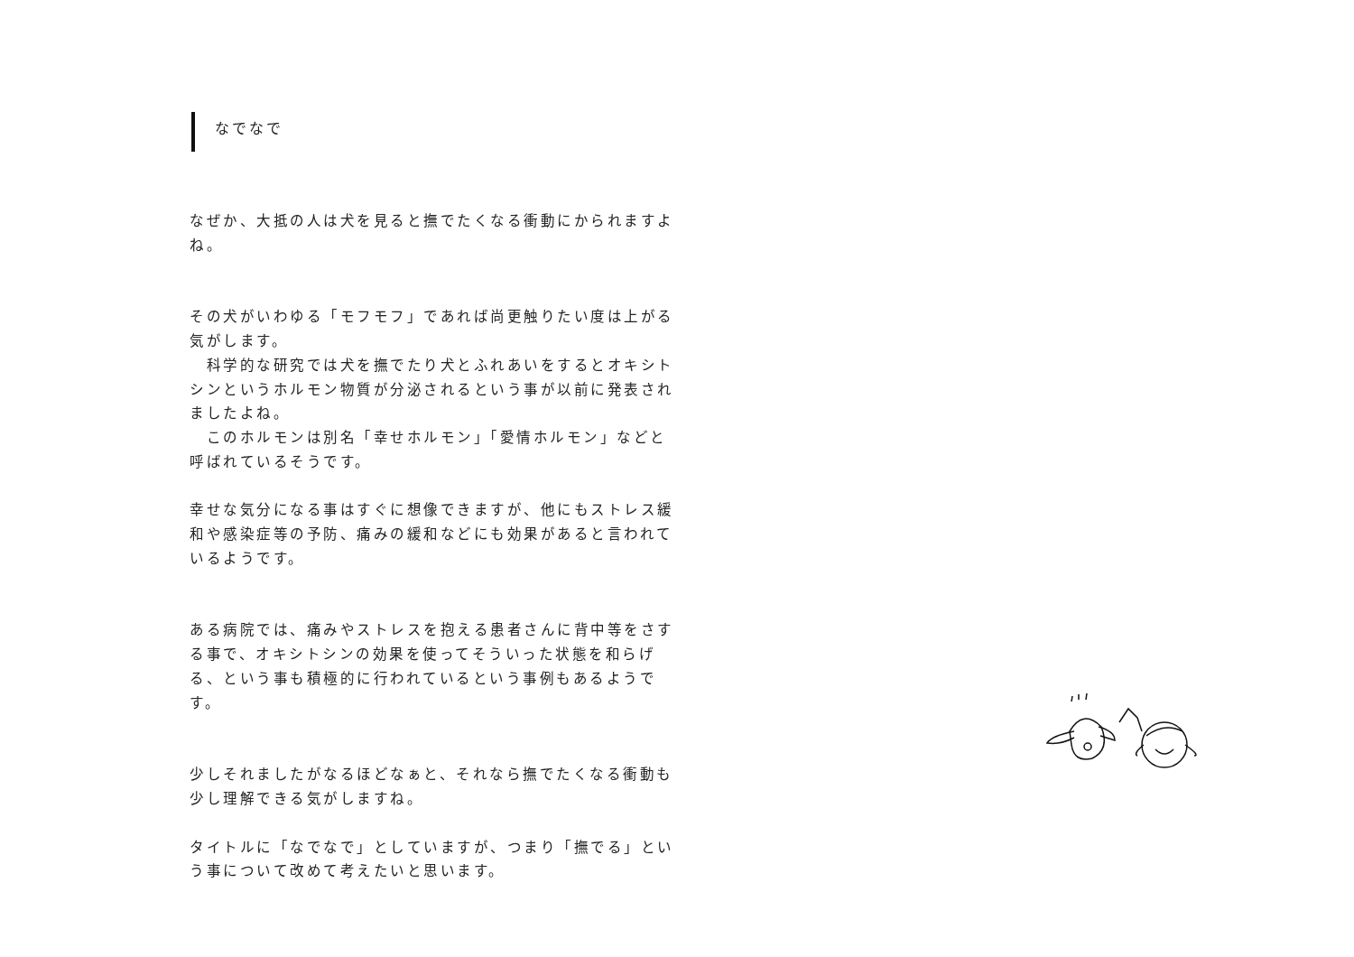なでなで
なぜか、大抵の人は犬を見ると撫でたくなる衝動にかられますよね。
その犬がいわゆる「モフモフ」であれば尚更触りたい度は上がる気がします。
　科学的な研究では犬を撫でたり犬とふれあいをするとオキシトシンというホルモン物質が分泌されるという事が以前に発表されましたよね。
　このホルモンは別名「幸せホルモン」「愛情ホルモン」などと呼ばれているそうです。
幸せな気分になる事はすぐに想像できますが、他にもストレス緩和や感染症等の予防、痛みの緩和などにも効果があると言われているようです。
ある病院では、痛みやストレスを抱える患者さんに背中等をさする事で、オキシトシンの効果を使ってそういった状態を和らげる、という事も積極的に行われているという事例もあるようです。
少しそれましたがなるほどなぁと、それなら撫でたくなる衝動も少し理解できる気がしますね。
タイトルに「なでなで」としていますが、つまり「撫でる」という事について改めて考えたいと思います。